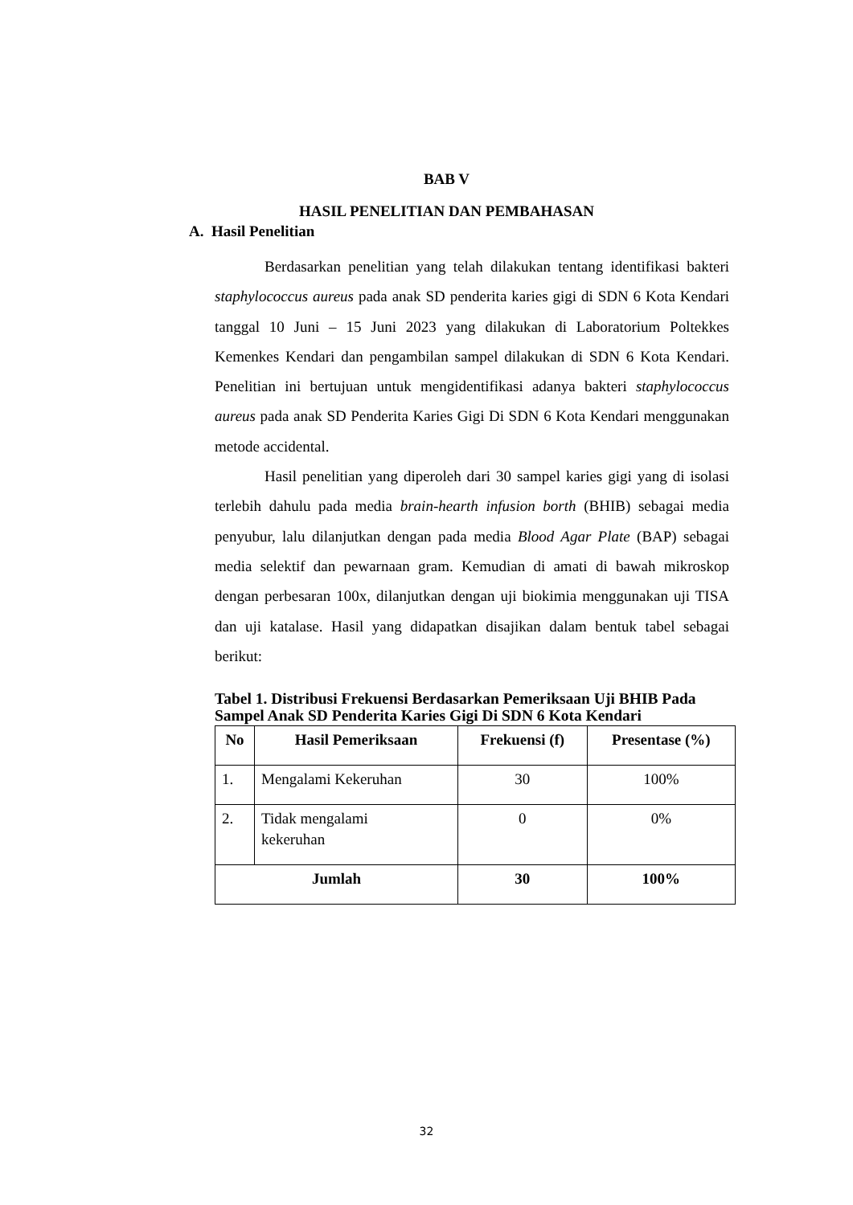BAB V
HASIL PENELITIAN DAN PEMBAHASAN
A. Hasil Penelitian
Berdasarkan penelitian yang telah dilakukan tentang identifikasi bakteri staphylococcus aureus pada anak SD penderita karies gigi di SDN 6 Kota Kendari tanggal 10 Juni – 15 Juni 2023 yang dilakukan di Laboratorium Poltekkes Kemenkes Kendari dan pengambilan sampel dilakukan di SDN 6 Kota Kendari. Penelitian ini bertujuan untuk mengidentifikasi adanya bakteri staphylococcus aureus pada anak SD Penderita Karies Gigi Di SDN 6 Kota Kendari menggunakan metode accidental.
Hasil penelitian yang diperoleh dari 30 sampel karies gigi yang di isolasi terlebih dahulu pada media brain-hearth infusion borth (BHIB) sebagai media penyubur, lalu dilanjutkan dengan pada media Blood Agar Plate (BAP) sebagai media selektif dan pewarnaan gram. Kemudian di amati di bawah mikroskop dengan perbesaran 100x, dilanjutkan dengan uji biokimia menggunakan uji TISA dan uji katalase. Hasil yang didapatkan disajikan dalam bentuk tabel sebagai berikut:
Tabel 1. Distribusi Frekuensi Berdasarkan Pemeriksaan Uji BHIB Pada Sampel Anak SD Penderita Karies Gigi Di SDN 6 Kota Kendari
| No | Hasil Pemeriksaan | Frekuensi (f) | Presentase (%) |
| --- | --- | --- | --- |
| 1. | Mengalami Kekeruhan | 30 | 100% |
| 2. | Tidak mengalami kekeruhan | 0 | 0% |
| Jumlah | | 30 | 100% |
32